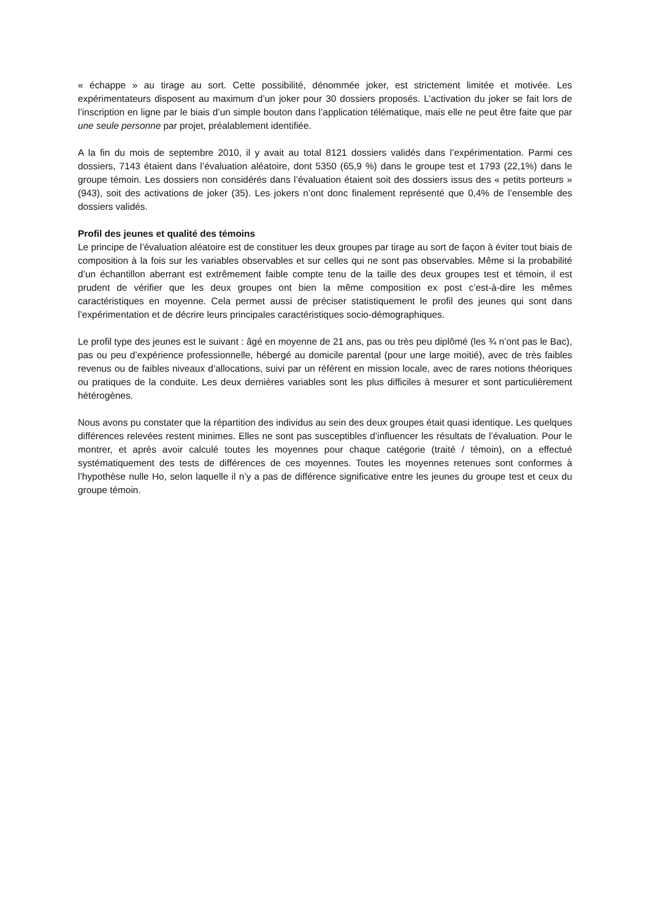« échappe » au tirage au sort. Cette possibilité, dénommée joker, est strictement limitée et motivée. Les expérimentateurs disposent au maximum d’un joker pour 30 dossiers proposés. L’activation du joker se fait lors de l’inscription en ligne par le biais d’un simple bouton dans l’application télématique, mais elle ne peut être faite que par une seule personne par projet, préalablement identifiée.
A la fin du mois de septembre 2010, il y avait au total 8121 dossiers validés dans l’expérimentation. Parmi ces dossiers, 7143 étaient dans l’évaluation aléatoire, dont 5350 (65,9 %) dans le groupe test et 1793 (22,1%) dans le groupe témoin. Les dossiers non considérés dans l’évaluation étaient soit des dossiers issus des « petits porteurs » (943), soit des activations de joker (35). Les jokers n’ont donc finalement représenté que 0,4% de l’ensemble des dossiers validés.
Profil des jeunes et qualité des témoins
Le principe de l’évaluation aléatoire est de constituer les deux groupes par tirage au sort de façon à éviter tout biais de composition à la fois sur les variables observables et sur celles qui ne sont pas observables. Même si la probabilité d’un échantillon aberrant est extrêmement faible compte tenu de la taille des deux groupes test et témoin, il est prudent de vérifier que les deux groupes ont bien la même composition ex post c’est-à-dire les mêmes caractéristiques en moyenne. Cela permet aussi de préciser statistiquement le profil des jeunes qui sont dans l’expérimentation et de décrire leurs principales caractéristiques socio-démographiques.
Le profil type des jeunes est le suivant : âgé en moyenne de 21 ans, pas ou très peu diplômé (les ¾ n’ont pas le Bac), pas ou peu d’expérience professionnelle, hébergé au domicile parental (pour une large moitié), avec de très faibles revenus ou de faibles niveaux d’allocations, suivi par un référent en mission locale, avec de rares notions théoriques ou pratiques de la conduite. Les deux dernières variables sont les plus difficiles à mesurer et sont particulièrement hétérogènes.
Nous avons pu constater que la répartition des individus au sein des deux groupes était quasi identique. Les quelques différences relevées restent minimes. Elles ne sont pas susceptibles d’influencer les résultats de l’évaluation. Pour le montrer, et après avoir calculé toutes les moyennes pour chaque catégorie (traité / témoin), on a effectué systématiquement des tests de différences de ces moyennes. Toutes les moyennes retenues sont conformes à l’hypothèse nulle Ho, selon laquelle il n’y a pas de différence significative entre les jeunes du groupe test et ceux du groupe témoin.